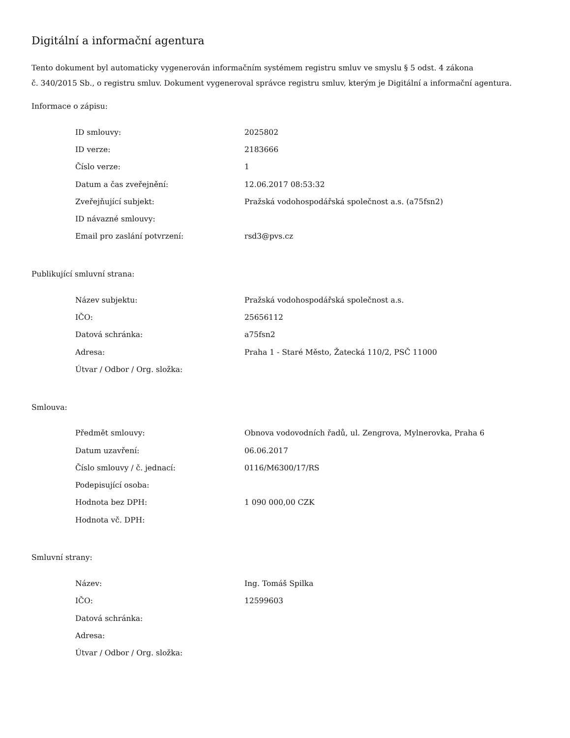Digitální a informační agentura
Tento dokument byl automaticky vygenerován informačním systémem registru smluv ve smyslu § 5 odst. 4 zákona
č. 340/2015 Sb., o registru smluv. Dokument vygeneroval správce registru smluv, kterým je Digitální a informační agentura.
Informace o zápisu:
| ID smlouvy: | 2025802 |
| ID verze: | 2183666 |
| Číslo verze: | 1 |
| Datum a čas zveřejnění: | 12.06.2017 08:53:32 |
| Zveřejňující subjekt: | Pražská vodohospodářská společnost a.s. (a75fsn2) |
| ID návazné smlouvy: | |
| Email pro zaslání potvrzení: | rsd3@pvs.cz |
Publikující smluvní strana:
| Název subjektu: | Pražská vodohospodářská společnost a.s. |
| IČO: | 25656112 |
| Datová schránka: | a75fsn2 |
| Adresa: | Praha 1 - Staré Město, Žatecká 110/2, PSČ 11000 |
| Útvar / Odbor / Org. složka: | |
Smlouva:
| Předmět smlouvy: | Obnova vodovodních řadů, ul. Zengrova, Mylnerovka, Praha 6 |
| Datum uzavření: | 06.06.2017 |
| Číslo smlouvy / č. jednací: | 0116/M6300/17/RS |
| Podepisující osoba: | |
| Hodnota bez DPH: | 1 090 000,00 CZK |
| Hodnota vč. DPH: | |
Smluvní strany:
| Název: | Ing. Tomáš Spilka |
| IČO: | 12599603 |
| Datová schránka: | |
| Adresa: | |
| Útvar / Odbor / Org. složka: | |